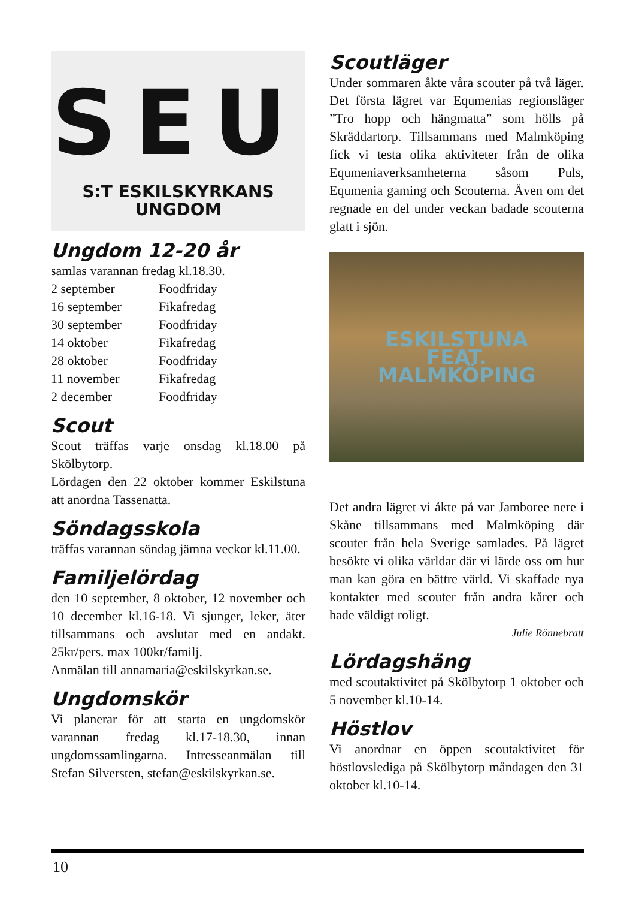SEU
S:T ESKILSKYRKANS UNGDOM
Ungdom 12-20 år
samlas varannan fredag kl.18.30.
| 2 september | Foodfriday |
| 16 september | Fikafredag |
| 30 september | Foodfriday |
| 14 oktober | Fikafredag |
| 28 oktober | Foodfriday |
| 11 november | Fikafredag |
| 2 december | Foodfriday |
Scout
Scout träffas varje onsdag kl.18.00 på Skölbytorp.
Lördagen den 22 oktober kommer Eskilstuna att anordna Tassenatta.
Söndagsskola
träffas varannan söndag jämna veckor kl.11.00.
Familjelördag
den 10 september, 8 oktober, 12 november och 10 december kl.16-18. Vi sjunger, leker, äter tillsammans och avslutar med en andakt. 25kr/pers. max 100kr/familj.
Anmälan till annamaria@eskilskyrkan.se.
Ungdomskör
Vi planerar för att starta en ungdomskör varannan fredag kl.17-18.30, innan ungdomssamlingarna. Intresseanmälan till Stefan Silversten, stefan@eskilskyrkan.se.
Scoutläger
Under sommaren åkte våra scouter på två läger. Det första lägret var Equmenias regionsläger ”Tro hopp och hängmatta” som hölls på Skräddartorp. Tillsammans med Malmköping fick vi testa olika aktiviteter från de olika Equmeniaverksamheterna såsom Puls, Equmenia gaming och Scouterna. Även om det regnade en del under veckan badade scouterna glatt i sjön.
ESKILSTUNA
FEAT.
MALMKÖPING
Det andra lägret vi åkte på var Jamboree nere i Skåne tillsammans med Malmköping där scouter från hela Sverige samlades. På lägret besökte vi olika världar där vi lärde oss om hur man kan göra en bättre värld. Vi skaffade nya kontakter med scouter från andra kårer och hade väldigt roligt.
Julie Rönnebratt
Lördagshäng
med scoutaktivitet på Skölbytorp 1 oktober och 5 november kl.10-14.
Höstlov
Vi anordnar en öppen scoutaktivitet för höstlovslediga på Skölbytorp måndagen den 31 oktober kl.10-14.
10